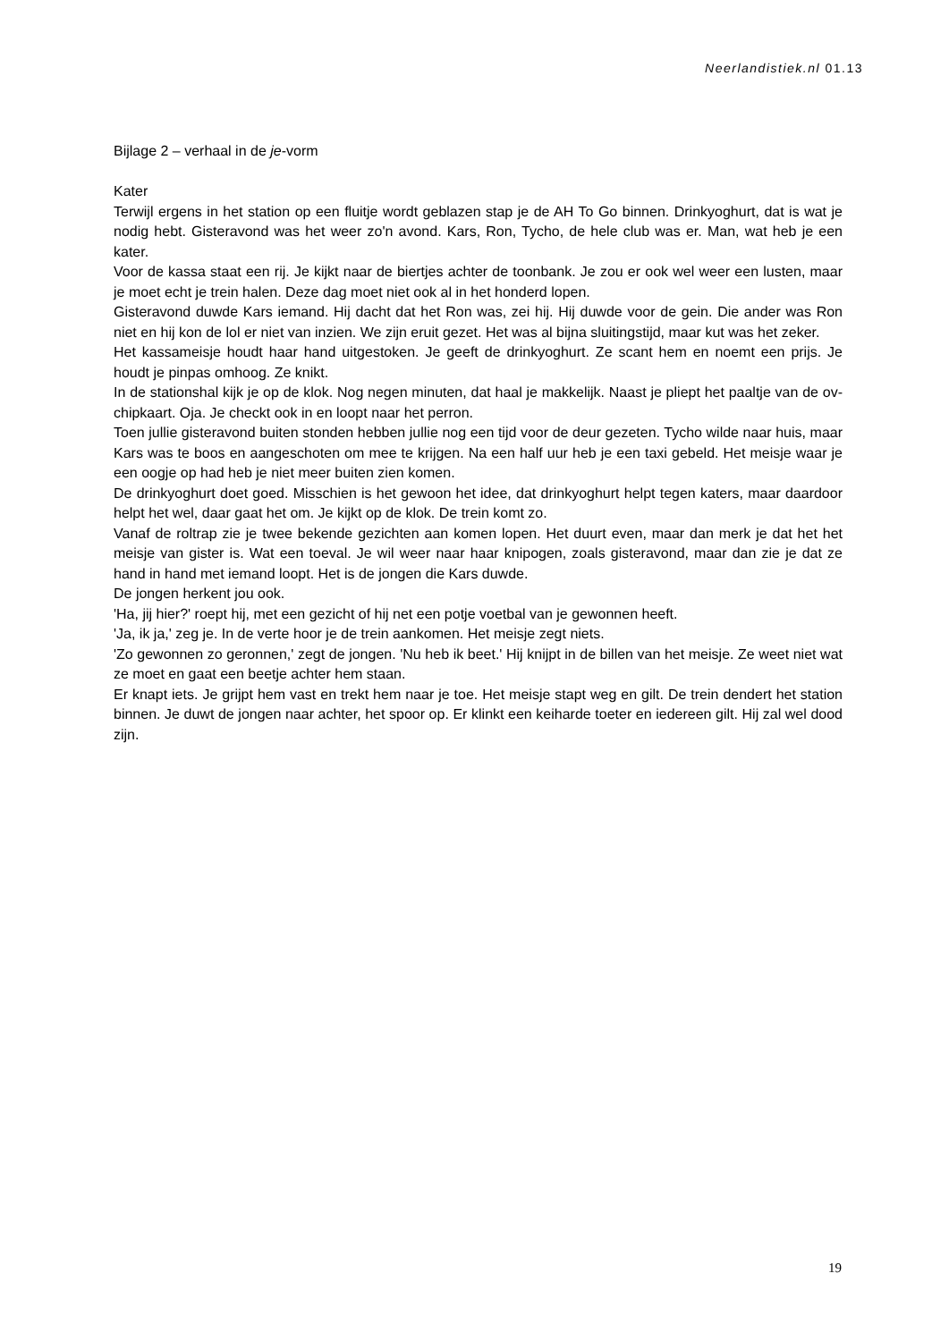Neerlandistiek.nl 01.13
Bijlage 2 – verhaal in de je-vorm
Kater
Terwijl ergens in het station op een fluitje wordt geblazen stap je de AH To Go binnen. Drinkyoghurt, dat is wat je nodig hebt. Gisteravond was het weer zo'n avond. Kars, Ron, Tycho, de hele club was er. Man, wat heb je een kater.
Voor de kassa staat een rij. Je kijkt naar de biertjes achter de toonbank. Je zou er ook wel weer een lusten, maar je moet echt je trein halen. Deze dag moet niet ook al in het honderd lopen.
Gisteravond duwde Kars iemand. Hij dacht dat het Ron was, zei hij. Hij duwde voor de gein. Die ander was Ron niet en hij kon de lol er niet van inzien. We zijn eruit gezet. Het was al bijna sluitingstijd, maar kut was het zeker.
Het kassameisje houdt haar hand uitgestoken. Je geeft de drinkyoghurt. Ze scant hem en noemt een prijs. Je houdt je pinpas omhoog. Ze knikt.
In de stationshal kijk je op de klok. Nog negen minuten, dat haal je makkelijk. Naast je pliept het paaltje van de ov-chipkaart. Oja. Je checkt ook in en loopt naar het perron.
Toen jullie gisteravond buiten stonden hebben jullie nog een tijd voor de deur gezeten. Tycho wilde naar huis, maar Kars was te boos en aangeschoten om mee te krijgen. Na een half uur heb je een taxi gebeld. Het meisje waar je een oogje op had heb je niet meer buiten zien komen.
De drinkyoghurt doet goed. Misschien is het gewoon het idee, dat drinkyoghurt helpt tegen katers, maar daardoor helpt het wel, daar gaat het om. Je kijkt op de klok. De trein komt zo.
Vanaf de roltrap zie je twee bekende gezichten aan komen lopen. Het duurt even, maar dan merk je dat het het meisje van gister is. Wat een toeval. Je wil weer naar haar knipogen, zoals gisteravond, maar dan zie je dat ze hand in hand met iemand loopt. Het is de jongen die Kars duwde.
De jongen herkent jou ook.
'Ha, jij hier?' roept hij, met een gezicht of hij net een potje voetbal van je gewonnen heeft.
'Ja, ik ja,' zeg je. In de verte hoor je de trein aankomen. Het meisje zegt niets.
'Zo gewonnen zo geronnen,' zegt de jongen. 'Nu heb ik beet.' Hij knijpt in de billen van het meisje. Ze weet niet wat ze moet en gaat een beetje achter hem staan.
Er knapt iets. Je grijpt hem vast en trekt hem naar je toe. Het meisje stapt weg en gilt. De trein dendert het station binnen. Je duwt de jongen naar achter, het spoor op. Er klinkt een keiharde toeter en iedereen gilt. Hij zal wel dood zijn.
19